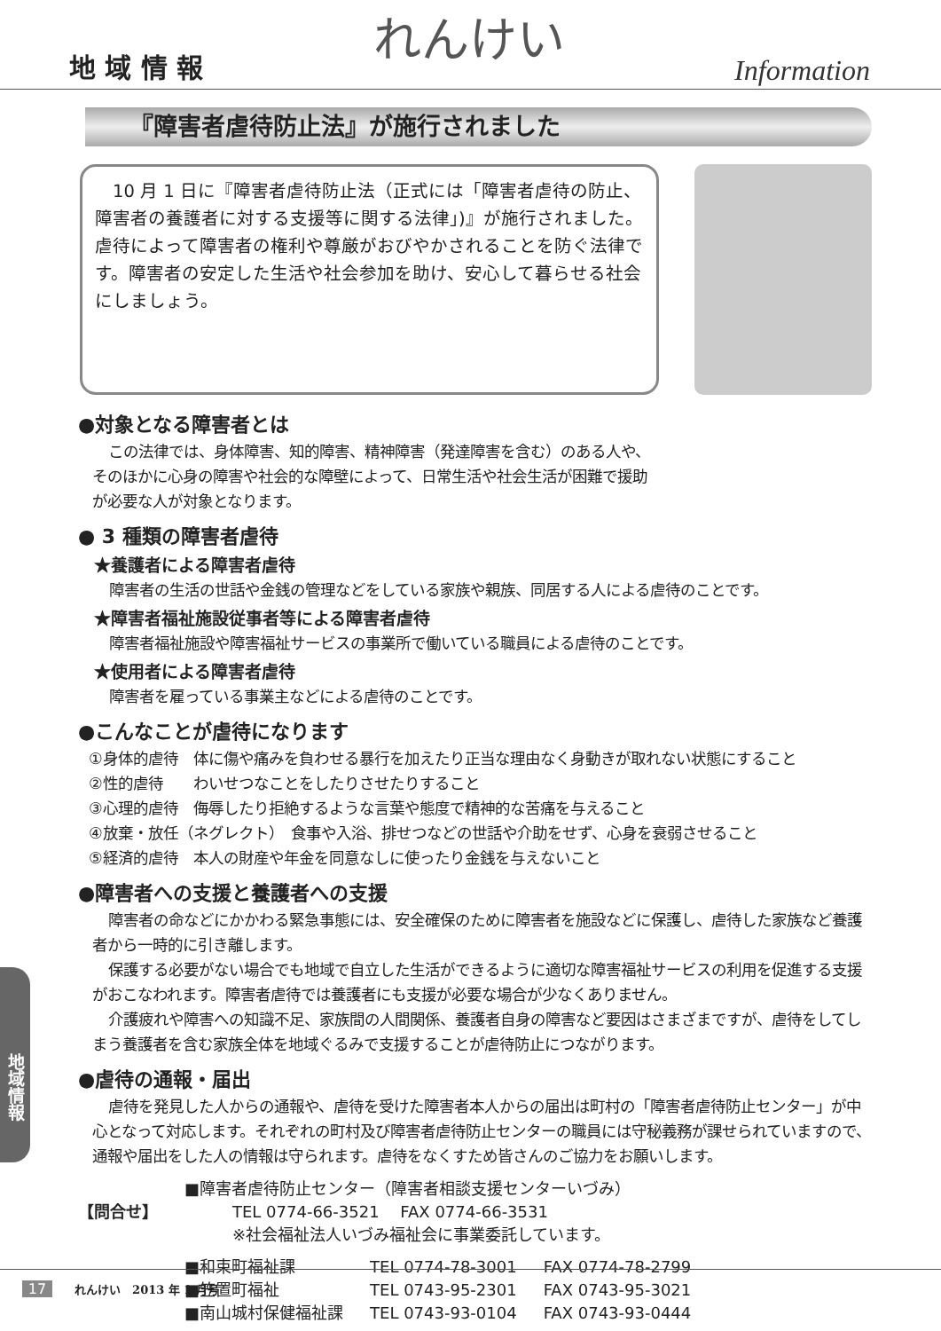地 域 情 報 れんけい Information
『障害者虐待防止法』が施行されました
　10 月 1 日に『障害者虐待防止法（正式には「障害者虐待の防止、障害者の養護者に対する支援等に関する法律」)』が施行されました。虐待によって障害者の権利や尊厳がおびやかされることを防ぐ法律です。障害者の安定した生活や社会参加を助け、安心して暮らせる社会にしましょう。
●対象となる障害者とは
この法律では、身体障害、知的障害、精神障害（発達障害を含む）のある人や、そのほかに心身の障害や社会的な障壁によって、日常生活や社会生活が困難で援助が必要な人が対象となります。
● 3 種類の障害者虐待
★養護者による障害者虐待
障害者の生活の世話や金銭の管理などをしている家族や親族、同居する人による虐待のことです。
★障害者福祉施設従事者等による障害者虐待
障害者福祉施設や障害福祉サービスの事業所で働いている職員による虐待のことです。
★使用者による障害者虐待
障害者を雇っている事業主などによる虐待のことです。
●こんなことが虐待になります
①身体的虐待　体に傷や痛みを負わせる暴行を加えたり正当な理由なく身動きが取れない状態にすること
②性的虐待　　わいせつなことをしたりさせたりすること
③心理的虐待　侮辱したり拒絶するような言葉や態度で精神的な苦痛を与えること
④放棄・放任（ネグレクト）　食事や入浴、排せつなどの世話や介助をせず、心身を衰弱させること
⑤経済的虐待　本人の財産や年金を同意なしに使ったり金銭を与えないこと
●障害者への支援と養護者への支援
障害者の命などにかかわる緊急事態には、安全確保のために障害者を施設などに保護し、虐待した家族など養護者から一時的に引き離します。
保護する必要がない場合でも地域で自立した生活ができるように適切な障害福祉サービスの利用を促進する支援がおこなわれます。障害者虐待では養護者にも支援が必要な場合が少なくありません。
介護疲れや障害への知識不足、家族間の人間関係、養護者自身の障害など要因はさまざまですが、虐待をしてしまう養護者を含む家族全体を地域ぐるみで支援することが虐待防止につながります。
●虐待の通報・届出
虐待を発見した人からの通報や、虐待を受けた障害者本人からの届出は町村の「障害者虐待防止センター」が中心となって対応します。それぞれの町村及び障害者虐待防止センターの職員には守秘義務が課せられていますので、通報や届出をした人の情報は守られます。虐待をなくすため皆さんのご協力をお願いします。
| 【問合せ】 | ■障害者虐待防止センター（障害者相談支援センターいづみ） TEL 0774-66-3521 FAX 0774-66-3531 ※社会福祉法人いづみ福祉会に事業委託しています。 | | |
| | ■和束町福祉課 | TEL 0774-78-3001 | FAX 0774-78-2799 |
| | ■笠置町福祉 | TEL 0743-95-2301 | FAX 0743-95-3021 |
| | ■南山城村保健福祉課 | TEL 0743-93-0104 | FAX 0743-93-0444 |
地域情報
17 れんけい　2013 年 1 月号